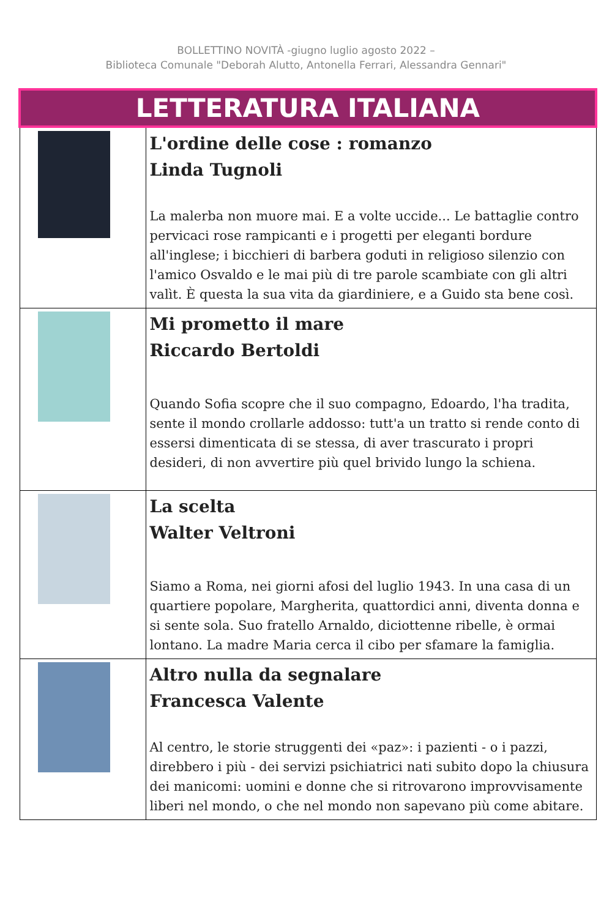BOLLETTINO NOVITÀ -giugno luglio agosto 2022 –
Biblioteca Comunale "Deborah Alutto, Antonella Ferrari, Alessandra Gennari"
| LETTERATURA ITALIANA | |
| | L'ordine delle cose : romanzo Linda Tugnoli La malerba non muore mai. E a volte uccide... Le battaglie contro pervicaci rose rampicanti e i progetti per eleganti bordure all'inglese; i bicchieri di barbera goduti in religioso silenzio con l'amico Osvaldo e le mai più di tre parole scambiate con gli altri valìt. È questa la sua vita da giardiniere, e a Guido sta bene così. |
| | Mi prometto il mare Riccardo Bertoldi Quando Sofia scopre che il suo compagno, Edoardo, l'ha tradita, sente il mondo crollarle addosso: tutt'a un tratto si rende conto di essersi dimenticata di se stessa, di aver trascurato i propri desideri, di non avvertire più quel brivido lungo la schiena. |
| | La scelta Walter Veltroni Siamo a Roma, nei giorni afosi del luglio 1943. In una casa di un quartiere popolare, Margherita, quattordici anni, diventa donna e si sente sola. Suo fratello Arnaldo, diciottenne ribelle, è ormai lontano. La madre Maria cerca il cibo per sfamare la famiglia. |
| | Altro nulla da segnalare Francesca Valente Al centro, le storie struggenti dei «paz»: i pazienti - o i pazzi, direbbero i più - dei servizi psichiatrici nati subito dopo la chiusura dei manicomi: uomini e donne che si ritrovarono improvvisamente liberi nel mondo, o che nel mondo non sapevano più come abitare. |